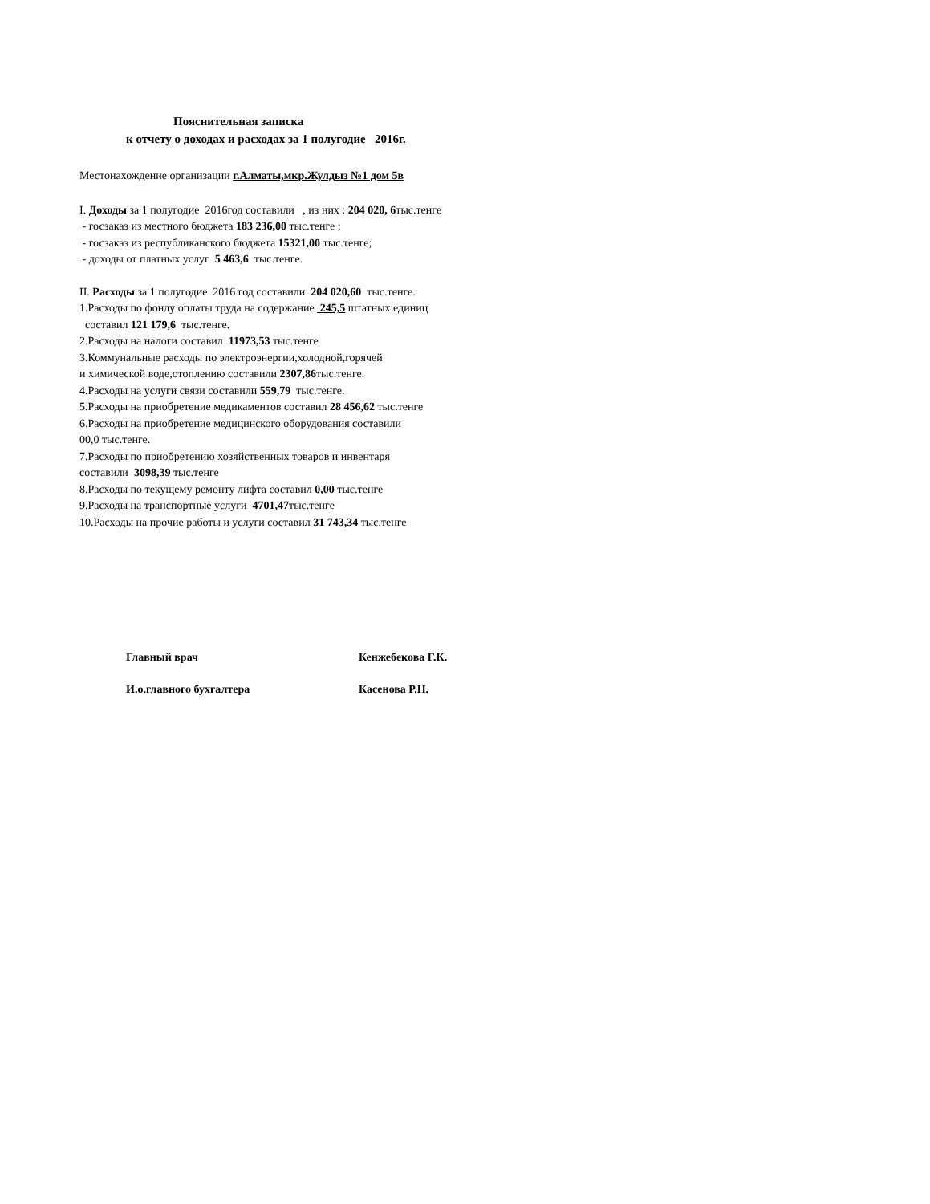Пояснительная записка
к отчету о доходах и расходах за 1 полугодие 2016г.
Местонахождение организации г.Алматы,мкр.Жулдыз №1 дом 5в
I. Доходы за 1 полугодие 2016год составили , из них : 204 020, 6тыс.тенге
- госзаказ из местного бюджета 183 236,00 тыс.тенге ;
- госзаказ из республиканского бюджета 15321,00 тыс.тенге;
- доходы от платных услуг 5 463,6 тыс.тенге.
II. Расходы за 1 полугодие 2016 год составили 204 020,60 тыс.тенге.
1.Расходы по фонду оплаты труда на содержание 245,5 штатных единиц
составил 121 179,6 тыс.тенге.
2.Расходы на налоги составил 11973,53 тыс.тенге
3.Коммунальные расходы по электроэнергии,холодной,горячей
и химической воде,отоплению составили 2307,86тыс.тенге.
4.Расходы на услуги связи составили 559,79 тыс.тенге.
5.Расходы на приобретение медикаментов составил 28 456,62 тыс.тенге
6.Расходы на приобретение медицинского оборудования составили
00,0 тыс.тенге.
7.Расходы по приобретению хозяйственных товаров и инвентаря
составили 3098,39 тыс.тенге
8.Расходы по текущему ремонту лифта составил 0,00 тыс.тенге
9.Расходы на транспортные услуги 4701,47тыс.тенге
10.Расходы на прочие работы и услуги составил 31 743,34 тыс.тенге
Главный врач Кенжебекова Г.К.
И.о.главного бухгалтера Касенова Р.Н.